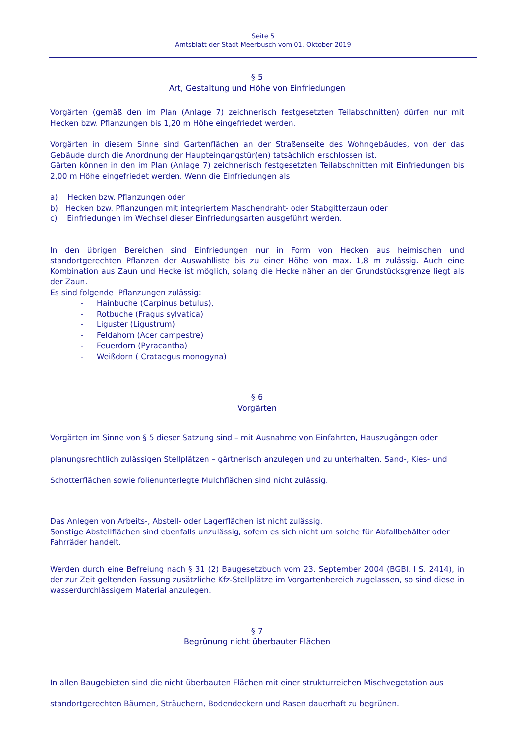Seite 5
Amtsblatt der Stadt Meerbusch vom 01. Oktober 2019
§ 5
Art, Gestaltung und Höhe von Einfriedungen
Vorgärten (gemäß den im Plan (Anlage 7) zeichnerisch festgesetzten Teilabschnitten) dürfen nur mit Hecken bzw. Pflanzungen bis 1,20 m Höhe eingefriedet werden.
Vorgärten in diesem Sinne sind Gartenflächen an der Straßenseite des Wohngebäudes, von der das Gebäude durch die Anordnung der Haupteingangstür(en) tatsächlich erschlossen ist.
Gärten können in den im Plan (Anlage 7) zeichnerisch festgesetzten Teilabschnitten mit Einfriedungen bis 2,00 m Höhe eingefriedet werden. Wenn die Einfriedungen als
a) Hecken bzw. Pflanzungen oder
b) Hecken bzw. Pflanzungen mit integriertem Maschendraht- oder Stabgitterzaun oder
c) Einfriedungen im Wechsel dieser Einfriedungsarten ausgeführt werden.
In den übrigen Bereichen sind Einfriedungen nur in Form von Hecken aus heimischen und standortgerechten Pflanzen der Auswahlliste bis zu einer Höhe von max. 1,8 m zulässig. Auch eine Kombination aus Zaun und Hecke ist möglich, solang die Hecke näher an der Grundstücksgrenze liegt als der Zaun.
Es sind folgende Pflanzungen zulässig:
- Hainbuche (Carpinus betulus),
- Rotbuche (Fragus sylvatica)
- Liguster (Ligustrum)
- Feldahorn (Acer campestre)
- Feuerdorn (Pyracantha)
- Weißdorn ( Crataegus monogyna)
§ 6
Vorgärten
Vorgärten im Sinne von § 5 dieser Satzung sind – mit Ausnahme von Einfahrten, Hauszugängen oder planungsrechtlich zulässigen Stellplätzen – gärtnerisch anzulegen und zu unterhalten. Sand-, Kies- und Schotterflächen sowie folienunterlegte Mulchflächen sind nicht zulässig.
Das Anlegen von Arbeits-, Abstell- oder Lagerflächen ist nicht zulässig.
Sonstige Abstellflächen sind ebenfalls unzulässig, sofern es sich nicht um solche für Abfallbehälter oder Fahrräder handelt.
Werden durch eine Befreiung nach § 31 (2) Baugesetzbuch vom 23. September 2004 (BGBl. I S. 2414), in der zur Zeit geltenden Fassung zusätzliche Kfz-Stellplätze im Vorgartenbereich zugelassen, so sind diese in wasserdurchlässigem Material anzulegen.
§ 7
Begrünung nicht überbauter Flächen
In allen Baugebieten sind die nicht überbauten Flächen mit einer strukturreichen Mischvegetation aus standortgerechten Bäumen, Sträuchern, Bodendeckern und Rasen dauerhaft zu begrünen.